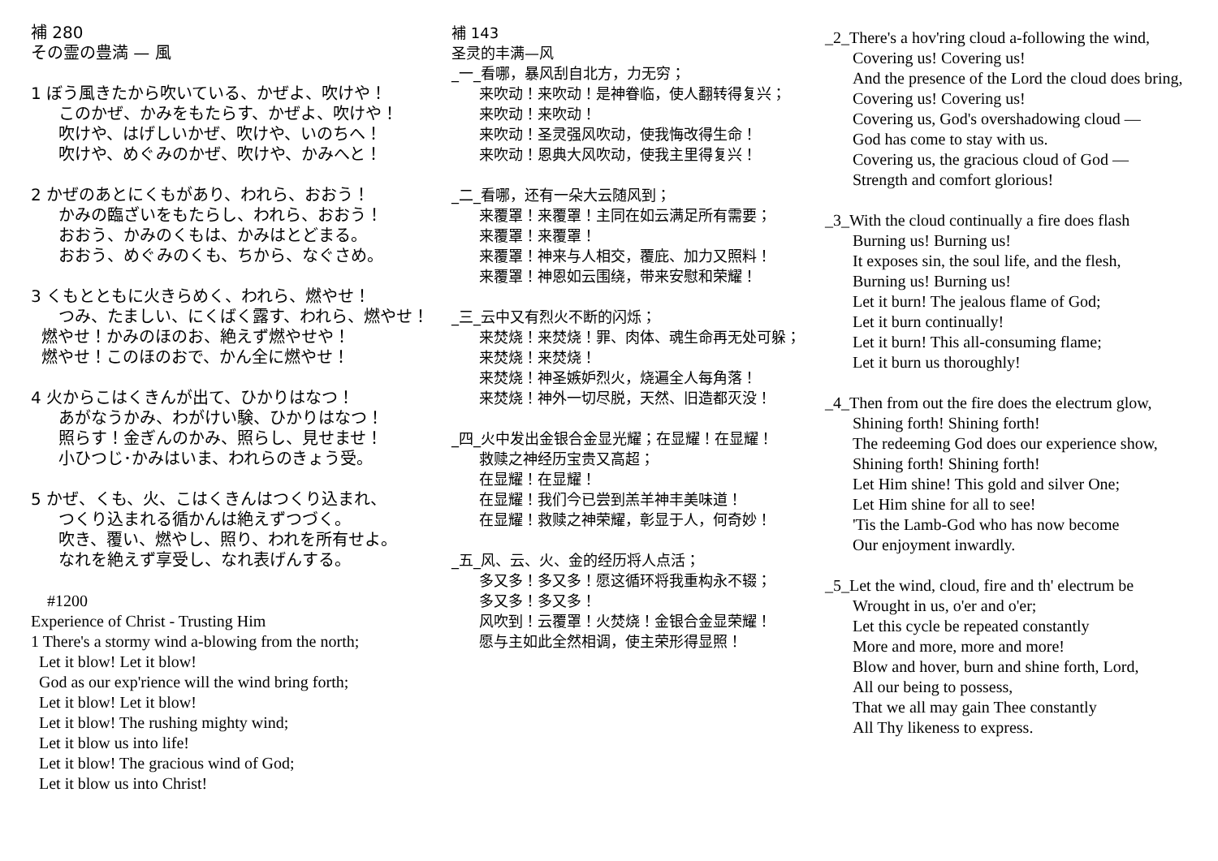補 280
その霊の豊満 — 風
1 ぼう風きたから吹いている、かぜよ、吹けや！
このかぜ、かみをもたらす、かぜよ、吹けや！
吹けや、はげしいかぜ、吹けや、いのちへ！
吹けや、めぐみのかぜ、吹けや、かみへと！
2 かぜのあとにくもがあり、われら、おおう！
かみの臨ざいをもたらし、われら、おおう！
おおう、かみのくもは、かみはとどまる。
おおう、めぐみのくも、ちから、なぐさめ。
3 くもとともに火きらめく、われら、燃やせ！
つみ、たましい、にくばく露す、われら、燃やせ！
燃やせ！かみのほのお、絶えず燃やせや！
燃やせ！このほのおで、かん全に燃やせ！
4 火からこはくきんが出て、ひかりはなつ！
あがなうかみ、わがけい験、ひかりはなつ！
照らす！金ぎんのかみ、照らし、見せませ！
小ひつじ･かみはいま、われらのきょう受。
5 かぜ、くも、火、こはくきんはつくり込まれ、
つくり込まれる循かんは絶えずつづく。
吹き、覆い、燃やし、照り、われを所有せよ。
なれを絶えず享受し、なれ表げんする。
#1200
Experience of Christ - Trusting Him
1 There's a stormy wind a-blowing from the north;
Let it blow! Let it blow!
God as our exp'rience will the wind bring forth;
Let it blow! Let it blow!
Let it blow! The rushing mighty wind;
Let it blow us into life!
Let it blow! The gracious wind of God;
Let it blow us into Christ!
補 143
圣灵的丰满—风
_一_看哪，暴风刮自北方，力无穷；
来吹动！来吹动！是神眷临，使人翻转得复兴；
来吹动！来吹动！
来吹动！圣灵强风吹动，使我悔改得生命！
来吹动！恩典大风吹动，使我主里得复兴！
_二_看哪，还有一朵大云随风到；
来覆罩！来覆罩！主同在如云满足所有需要；
来覆罩！来覆罩！
来覆罩！神来与人相交，覆庇、加力又照料！
来覆罩！神恩如云围绕，带来安慰和荣耀！
_三_云中又有烈火不断的闪烁；
来焚烧！来焚烧！罪、肉体、魂生命再无处可躲；
来焚烧！来焚烧！
来焚烧！神圣嫉妒烈火，烧遍全人每角落！
来焚烧！神外一切尽脱，天然、旧造都灭没！
_四_火中发出金银合金显光耀；在显耀！在显耀！
救赎之神经历宝贵又高超；
在显耀！在显耀！
在显耀！我们今已尝到羔羊神丰美味道！
在显耀！救赎之神荣耀，彰显于人，何奇妙！
_五_风、云、火、金的经历将人点活；
多又多！多又多！愿这循环将我重构永不辍；
多又多！多又多！
风吹到！云覆罩！火焚烧！金银合金显荣耀！
愿与主如此全然相调，使主荣形得显照！
_2_There's a hov'ring cloud a-following the wind,
Covering us! Covering us!
And the presence of the Lord the cloud does bring,
Covering us! Covering us!
Covering us, God's overshadowing cloud —
God has come to stay with us.
Covering us, the gracious cloud of God —
Strength and comfort glorious!
_3_With the cloud continually a fire does flash
Burning us! Burning us!
It exposes sin, the soul life, and the flesh,
Burning us! Burning us!
Let it burn! The jealous flame of God;
Let it burn continually!
Let it burn! This all-consuming flame;
Let it burn us thoroughly!
_4_Then from out the fire does the electrum glow,
Shining forth! Shining forth!
The redeeming God does our experience show,
Shining forth! Shining forth!
Let Him shine! This gold and silver One;
Let Him shine for all to see!
'Tis the Lamb-God who has now become
Our enjoyment inwardly.
_5_Let the wind, cloud, fire and th' electrum be
Wrought in us, o'er and o'er;
Let this cycle be repeated constantly
More and more, more and more!
Blow and hover, burn and shine forth, Lord,
All our being to possess,
That we all may gain Thee constantly
All Thy likeness to express.